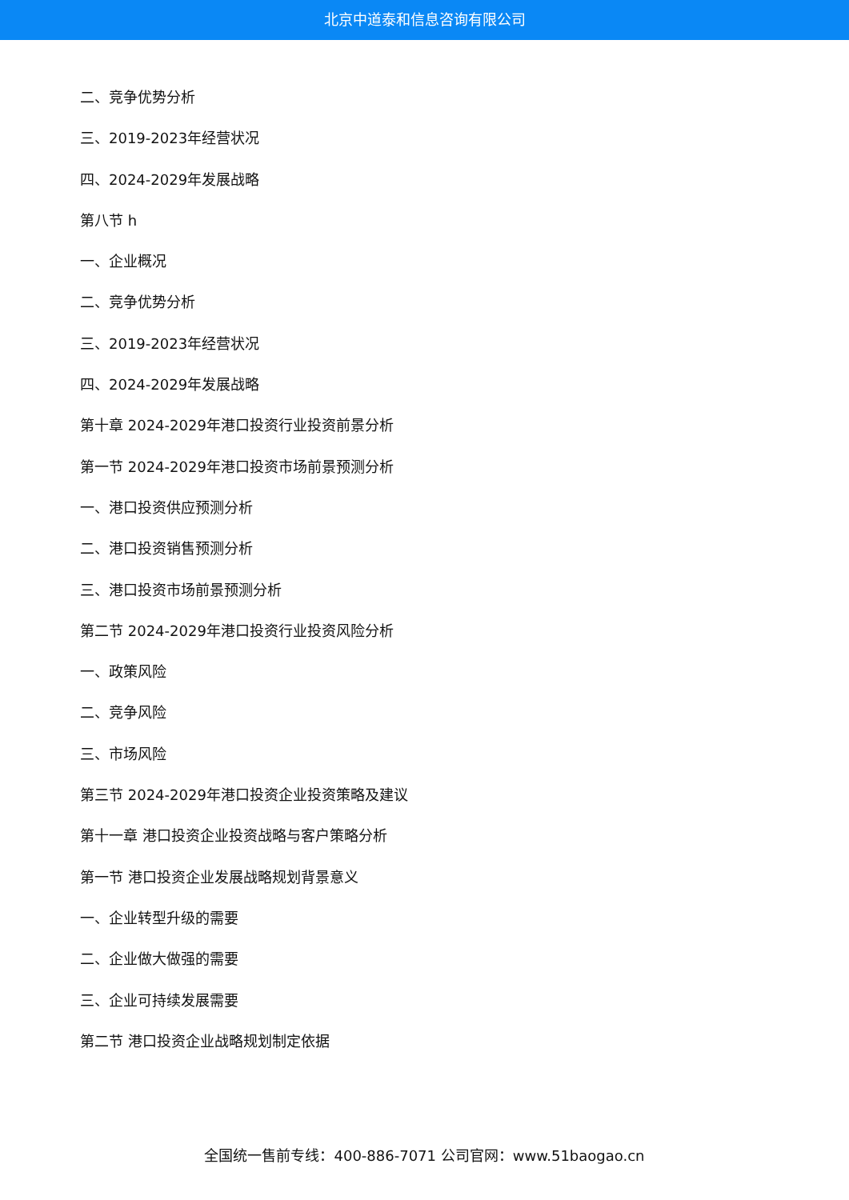北京中道泰和信息咨询有限公司
二、竞争优势分析
三、2019-2023年经营状况
四、2024-2029年发展战略
第八节 h
一、企业概况
二、竞争优势分析
三、2019-2023年经营状况
四、2024-2029年发展战略
第十章 2024-2029年港口投资行业投资前景分析
第一节 2024-2029年港口投资市场前景预测分析
一、港口投资供应预测分析
二、港口投资销售预测分析
三、港口投资市场前景预测分析
第二节 2024-2029年港口投资行业投资风险分析
一、政策风险
二、竞争风险
三、市场风险
第三节 2024-2029年港口投资企业投资策略及建议
第十一章 港口投资企业投资战略与客户策略分析
第一节 港口投资企业发展战略规划背景意义
一、企业转型升级的需要
二、企业做大做强的需要
三、企业可持续发展需要
第二节 港口投资企业战略规划制定依据
全国统一售前专线：400-886-7071 公司官网：www.51baogao.cn